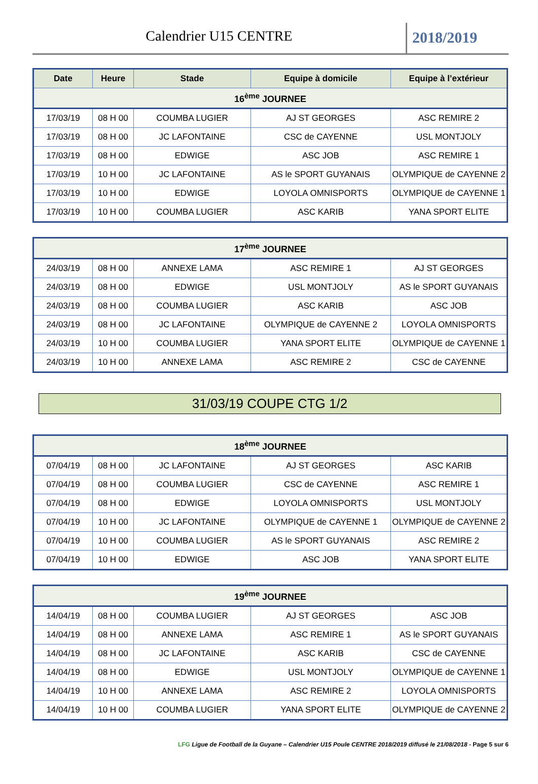Calendrier U15 CENTRE 2018/2019
| Date | Heure | Stade | Equipe à domicile | Equipe à l’extérieur |
| --- | --- | --- | --- | --- |
| 16<sup>ème</sup> JOURNEE | | | | |
| 17/03/19 | 08 H 00 | COUMBA LUGIER | AJ ST GEORGES | ASC REMIRE 2 |
| 17/03/19 | 08 H 00 | JC LAFONTAINE | CSC de CAYENNE | USL MONTJOLY |
| 17/03/19 | 08 H 00 | EDWIGE | ASC JOB | ASC REMIRE 1 |
| 17/03/19 | 10 H 00 | JC LAFONTAINE | AS le SPORT GUYANAIS | OLYMPIQUE de CAYENNE 2 |
| 17/03/19 | 10 H 00 | EDWIGE | LOYOLA OMNISPORTS | OLYMPIQUE de CAYENNE 1 |
| 17/03/19 | 10 H 00 | COUMBA LUGIER | ASC KARIB | YANA SPORT ELITE |
| 17<sup>ème</sup> JOURNEE | | | | |
| 24/03/19 | 08 H 00 | ANNEXE LAMA | ASC REMIRE 1 | AJ ST GEORGES |
| 24/03/19 | 08 H 00 | EDWIGE | USL MONTJOLY | AS le SPORT GUYANAIS |
| 24/03/19 | 08 H 00 | COUMBA LUGIER | ASC KARIB | ASC JOB |
| 24/03/19 | 08 H 00 | JC LAFONTAINE | OLYMPIQUE de CAYENNE 2 | LOYOLA OMNISPORTS |
| 24/03/19 | 10 H 00 | COUMBA LUGIER | YANA SPORT ELITE | OLYMPIQUE de CAYENNE 1 |
| 24/03/19 | 10 H 00 | ANNEXE LAMA | ASC REMIRE 2 | CSC de CAYENNE |
31/03/19 COUPE CTG 1/2
| 18<sup>ème</sup> JOURNEE | | | | |
| 07/04/19 | 08 H 00 | JC LAFONTAINE | AJ ST GEORGES | ASC KARIB |
| 07/04/19 | 08 H 00 | COUMBA LUGIER | CSC de CAYENNE | ASC REMIRE 1 |
| 07/04/19 | 08 H 00 | EDWIGE | LOYOLA OMNISPORTS | USL MONTJOLY |
| 07/04/19 | 10 H 00 | JC LAFONTAINE | OLYMPIQUE de CAYENNE 1 | OLYMPIQUE de CAYENNE 2 |
| 07/04/19 | 10 H 00 | COUMBA LUGIER | AS le SPORT GUYANAIS | ASC REMIRE 2 |
| 07/04/19 | 10 H 00 | EDWIGE | ASC JOB | YANA SPORT ELITE |
| 19<sup>ème</sup> JOURNEE | | | | |
| 14/04/19 | 08 H 00 | COUMBA LUGIER | AJ ST GEORGES | ASC JOB |
| 14/04/19 | 08 H 00 | ANNEXE LAMA | ASC REMIRE 1 | AS le SPORT GUYANAIS |
| 14/04/19 | 08 H 00 | JC LAFONTAINE | ASC KARIB | CSC de CAYENNE |
| 14/04/19 | 08 H 00 | EDWIGE | USL MONTJOLY | OLYMPIQUE de CAYENNE 1 |
| 14/04/19 | 10 H 00 | ANNEXE LAMA | ASC REMIRE 2 | LOYOLA OMNISPORTS |
| 14/04/19 | 10 H 00 | COUMBA LUGIER | YANA SPORT ELITE | OLYMPIQUE de CAYENNE 2 |
LFG Ligue de Football de la Guyane – Calendrier U15 Poule CENTRE 2018/2019 diffusé le 21/08/2018 - Page 5 sur 6